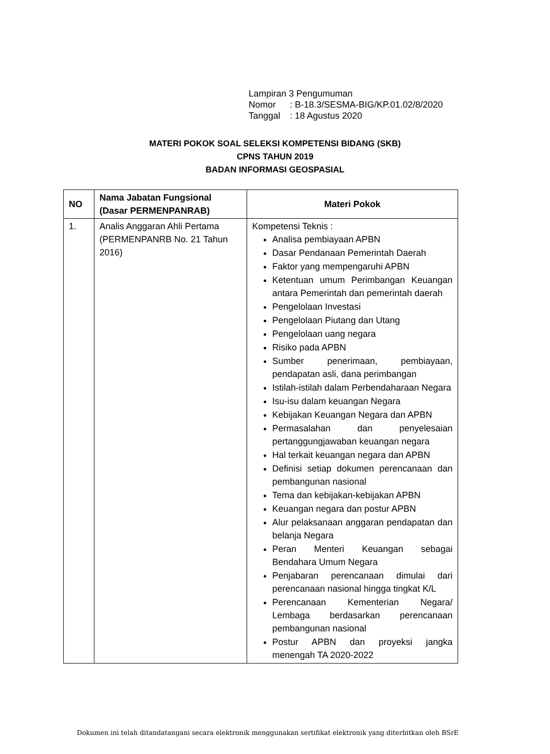Lampiran 3 Pengumuman
Nomor: B-18.3/SESMA-BIG/KP.01.02/8/2020
Tanggal: 18 Agustus 2020
MATERI POKOK SOAL SELEKSI KOMPETENSI BIDANG (SKB)
CPNS TAHUN 2019
BADAN INFORMASI GEOSPASIAL
| NO | Nama Jabatan Fungsional (Dasar PERMENPANRAB) | Materi Pokok |
| --- | --- | --- |
| 1. | Analis Anggaran Ahli Pertama (PERMENPANRB No. 21 Tahun 2016) | Kompetensi Teknis : Analisa pembiayaan APBN Dasar Pendanaan Pemerintah Daerah Faktor yang mempengaruhi APBN Ketentuan umum Perimbangan Keuangan antara Pemerintah dan pemerintah daerah Pengelolaan Investasi Pengelolaan Piutang dan Utang Pengelolaan uang negara Risiko pada APBN Sumber penerimaan, pembiayaan, pendapatan asli, dana perimbangan Istilah-istilah dalam Perbendaharaan Negara Isu-isu dalam keuangan Negara Kebijakan Keuangan Negara dan APBN Permasalahan dan penyelesaian pertanggungjawaban keuangan negara Hal terkait keuangan negara dan APBN Definisi setiap dokumen perencanaan dan pembangunan nasional Tema dan kebijakan-kebijakan APBN Keuangan negara dan postur APBN Alur pelaksanaan anggaran pendapatan dan belanja Negara Peran Menteri Keuangan sebagai Bendahara Umum Negara Penjabaran perencanaan dimulai dari perencanaan nasional hingga tingkat K/L Perencanaan Kementerian Negara/ Lembaga berdasarkan perencanaan pembangunan nasional Postur APBN dan proyeksi jangka menengah TA 2020-2022 |
Dokumen ini telah ditandatangani secara elektronik menggunakan sertifikat elektronik yang diterbitkan oleh BSrE